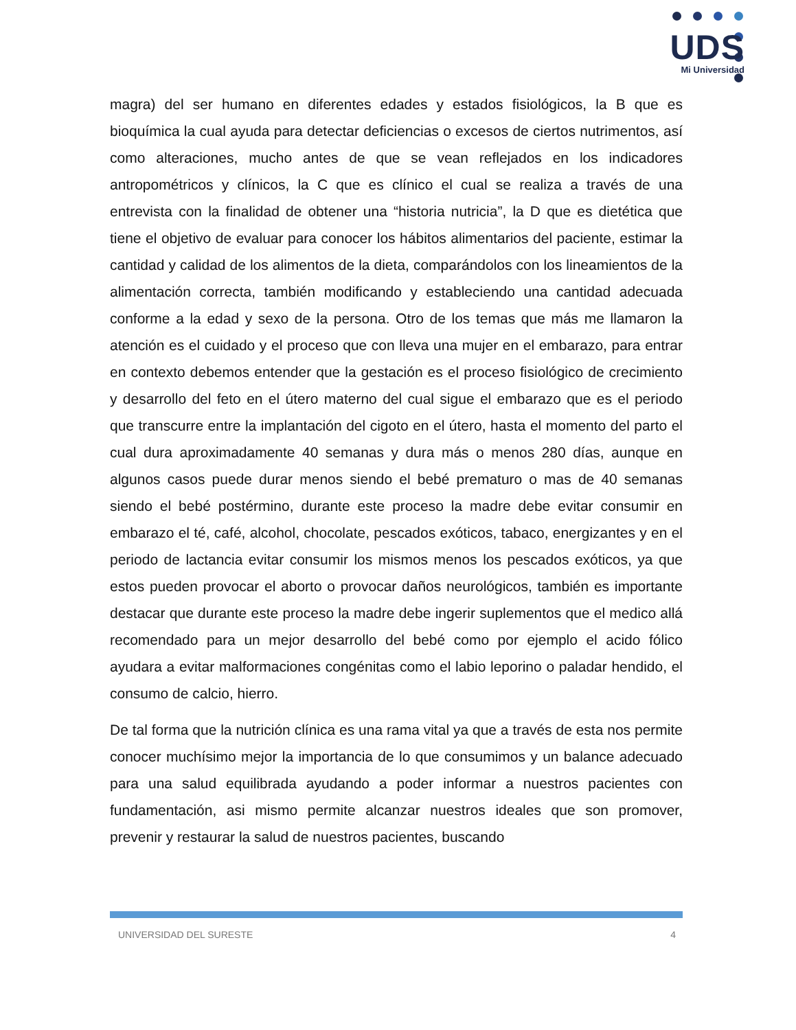UDS
Mi Universidad
magra) del ser humano en diferentes edades y estados fisiológicos, la B que es bioquímica la cual ayuda para detectar deficiencias o excesos de ciertos nutrimentos, así como alteraciones, mucho antes de que se vean reflejados en los indicadores antropométricos y clínicos, la C que es clínico el cual se realiza a través de una entrevista con la finalidad de obtener una “historia nutricia”, la D que es dietética que tiene el objetivo de evaluar para conocer los hábitos alimentarios del paciente, estimar la cantidad y calidad de los alimentos de la dieta, comparándolos con los lineamientos de la alimentación correcta, también modificando y estableciendo una cantidad adecuada conforme a la edad y sexo de la persona. Otro de los temas que más me llamaron la atención es el cuidado y el proceso que con lleva una mujer en el embarazo, para entrar en contexto debemos entender que la gestación es el proceso fisiológico de crecimiento y desarrollo del feto en el útero materno del cual sigue el embarazo que es el periodo que transcurre entre la implantación del cigoto en el útero, hasta el momento del parto el cual dura aproximadamente 40 semanas y dura más o menos 280 días, aunque en algunos casos puede durar menos siendo el bebé prematuro o mas de 40 semanas siendo el bebé postérmino, durante este proceso la madre debe evitar consumir en embarazo el té, café, alcohol, chocolate, pescados exóticos, tabaco, energizantes y en el periodo de lactancia evitar consumir los mismos menos los pescados exóticos, ya que estos pueden provocar el aborto o provocar daños neurológicos, también es importante destacar que durante este proceso la madre debe ingerir suplementos que el medico allá recomendado para un mejor desarrollo del bebé como por ejemplo el acido fólico ayudara a evitar malformaciones congénitas como el labio leporino o paladar hendido, el consumo de calcio, hierro.
De tal forma que la nutrición clínica es una rama vital ya que a través de esta nos permite conocer muchísimo mejor la importancia de lo que consumimos y un balance adecuado para una salud equilibrada ayudando a poder informar a nuestros pacientes con fundamentación, asi mismo permite alcanzar nuestros ideales que son promover, prevenir y restaurar la salud de nuestros pacientes, buscando
UNIVERSIDAD DEL SURESTE 4